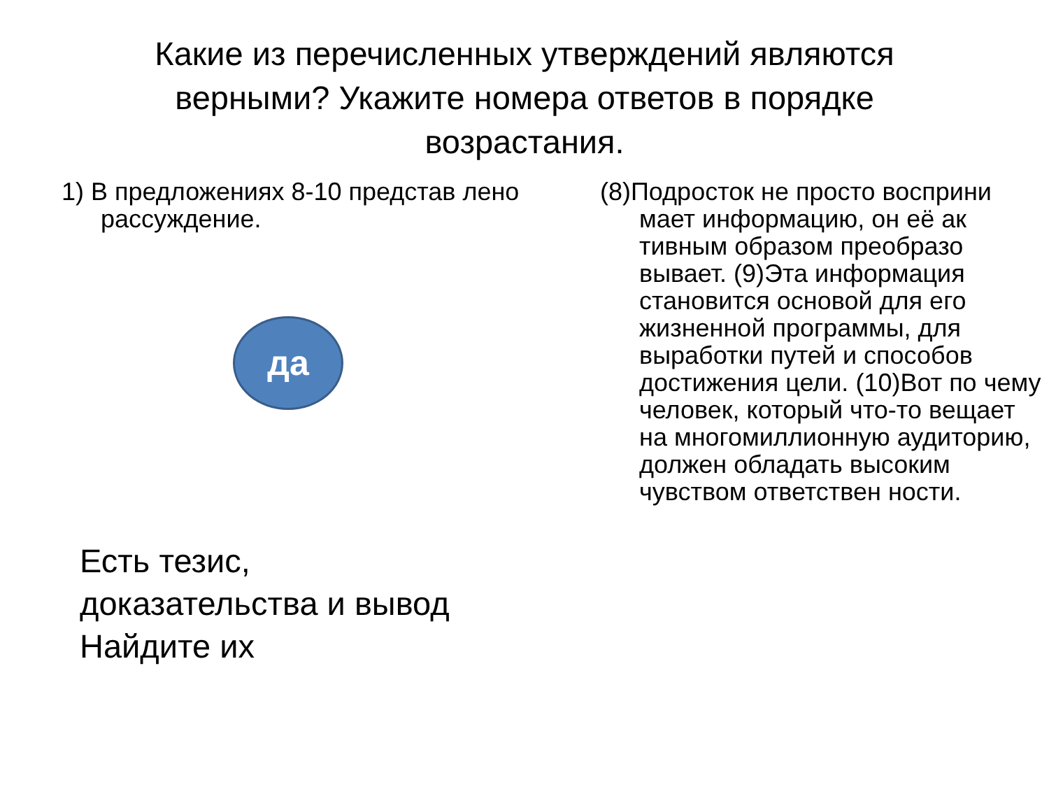Какие из перечисленных утверждений являются верными? Укажите номера ответов в порядке возрастания.
1) В предложениях 8-10 представ лено рассуждение.
да
Есть тезис,
доказательства и вывод
Найдите их
(8)Подросток не просто восприни мает информацию, он её ак тивным образом преобразо вывает. (9)Эта информация становится основой для его жизненной программы, для выработки путей и способов достижения цели. (10)Вот по чему человек, который что-то вещает на многомиллионную аудиторию, должен обладать высоким чувством ответствен ности.